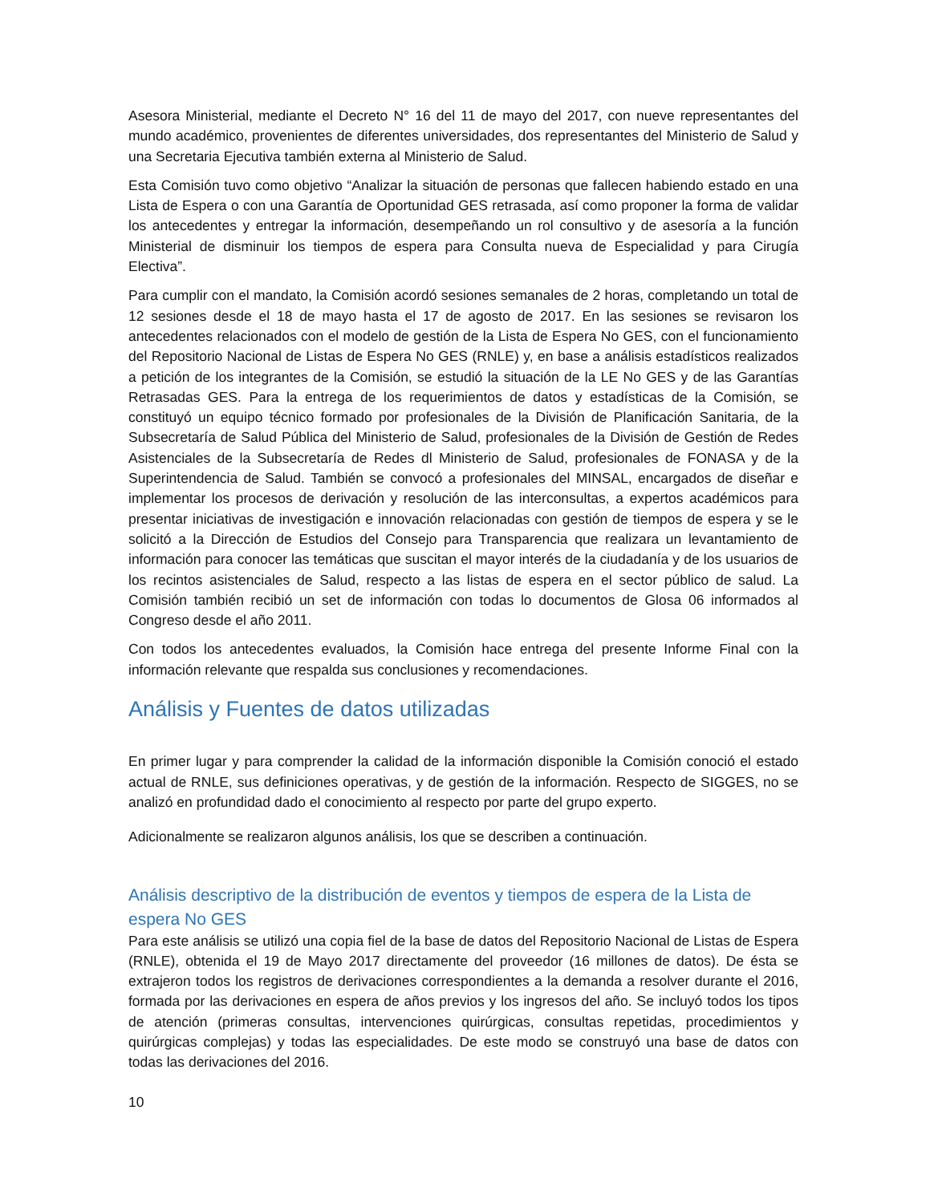Asesora Ministerial, mediante el Decreto N° 16 del 11 de mayo del 2017, con nueve representantes del mundo académico, provenientes de diferentes universidades, dos representantes del Ministerio de Salud y una Secretaria Ejecutiva también externa al Ministerio de Salud.
Esta Comisión tuvo como objetivo “Analizar la situación de personas que fallecen habiendo estado en una Lista de Espera o con una Garantía de Oportunidad GES retrasada, así como proponer la forma de validar los antecedentes y entregar la información, desempeñando un rol consultivo y de asesoría a la función Ministerial de disminuir los tiempos de espera para Consulta nueva de Especialidad y para Cirugía Electiva”.
Para cumplir con el mandato, la Comisión acordó sesiones semanales de 2 horas, completando un total de 12 sesiones desde el 18 de mayo hasta el 17 de agosto de 2017. En las sesiones se revisaron los antecedentes relacionados con el modelo de gestión de la Lista de Espera No GES, con el funcionamiento del Repositorio Nacional de Listas de Espera No GES (RNLE) y, en base a análisis estadísticos realizados a petición de los integrantes de la Comisión, se estudió la situación de la LE No GES y de las Garantías Retrasadas GES. Para la entrega de los requerimientos de datos y estadísticas de la Comisión, se constituyó un equipo técnico formado por profesionales de la División de Planificación Sanitaria, de la Subsecretaría de Salud Pública del Ministerio de Salud, profesionales de la División de Gestión de Redes Asistenciales de la Subsecretaría de Redes dl Ministerio de Salud, profesionales de FONASA y de la Superintendencia de Salud. También se convocó a profesionales del MINSAL, encargados de diseñar e implementar los procesos de derivación y resolución de las interconsultas, a expertos académicos para presentar iniciativas de investigación e innovación relacionadas con gestión de tiempos de espera y se le solicitó a la Dirección de Estudios del Consejo para Transparencia que realizara un levantamiento de información para conocer las temáticas que suscitan el mayor interés de la ciudadanía y de los usuarios de los recintos asistenciales de Salud, respecto a las listas de espera en el sector público de salud. La Comisión también recibió un set de información con todas lo documentos de Glosa 06 informados al Congreso desde el año 2011.
Con todos los antecedentes evaluados, la Comisión hace entrega del presente Informe Final con la información relevante que respalda sus conclusiones y recomendaciones.
Análisis y Fuentes de datos utilizadas
En primer lugar y para comprender la calidad de la información disponible la Comisión conoció el estado actual de RNLE, sus definiciones operativas, y de gestión de la información. Respecto de SIGGES, no se analizó en profundidad dado el conocimiento al respecto por parte del grupo experto.
Adicionalmente se realizaron algunos análisis, los que se describen a continuación.
Análisis descriptivo de la distribución de eventos y tiempos de espera de la Lista de espera No GES
Para este análisis se utilizó una copia fiel de la base de datos del Repositorio Nacional de Listas de Espera (RNLE), obtenida el 19 de Mayo 2017 directamente del proveedor (16 millones de datos). De ésta se extrajeron todos los registros de derivaciones correspondientes a la demanda a resolver durante el 2016, formada por las derivaciones en espera de años previos y los ingresos del año. Se incluyó todos los tipos de atención (primeras consultas, intervenciones quirúrgicas, consultas repetidas, procedimientos y quirúrgicas complejas) y todas las especialidades. De este modo se construyó una base de datos con todas las derivaciones del 2016.
10